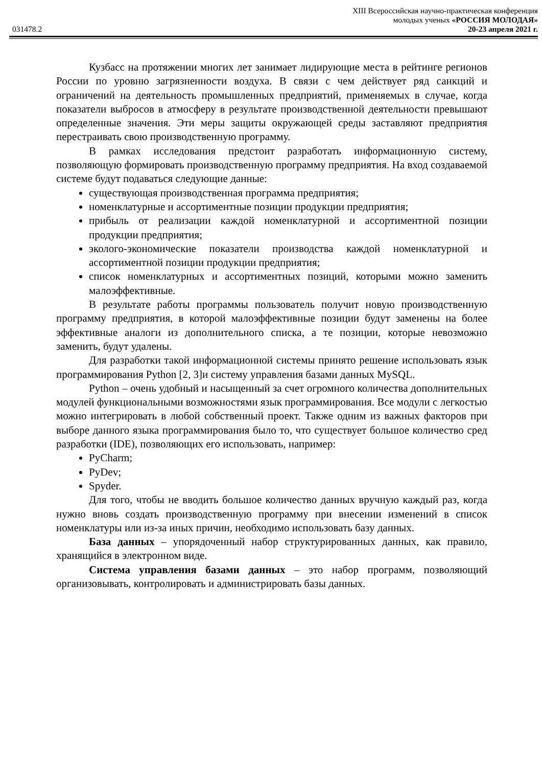XIII Всероссийская научно-практическая конференция
молодых ученых «РОССИЯ МОЛОДАЯ»
031478.2 20-23 апреля 2021 г.
Кузбасс на протяжении многих лет занимает лидирующие места в рейтинге регионов России по уровню загрязненности воздуха. В связи с чем действует ряд санкций и ограничений на деятельность промышленных предприятий, применяемых в случае, когда показатели выбросов в атмосферу в результате производственной деятельности превышают определенные значения. Эти меры защиты окружающей среды заставляют предприятия перестраивать свою производственную программу.
В рамках исследования предстоит разработать информационную систему, позволяющую формировать производственную программу предприятия. На вход создаваемой системе будут подаваться следующие данные:
существующая производственная программа предприятия;
номенклатурные и ассортиментные позиции продукции предприятия;
прибыль от реализации каждой номенклатурной и ассортиментной позиции продукции предприятия;
эколого-экономические показатели производства каждой номенклатурной и ассортиментной позиции продукции предприятия;
список номенклатурных и ассортиментных позиций, которыми можно заменить малоэффективные.
В результате работы программы пользователь получит новую производственную программу предприятия, в которой малоэффективные позиции будут заменены на более эффективные аналоги из дополнительного списка, а те позиции, которые невозможно заменить, будут удалены.
Для разработки такой информационной системы принято решение использовать язык программирования Python [2, 3]и систему управления базами данных MySQL.
Python – очень удобный и насыщенный за счет огромного количества дополнительных модулей функциональными возможностями язык программирования. Все модули с легкостью можно интегрировать в любой собственный проект. Также одним из важных факторов при выборе данного языка программирования было то, что существует большое количество сред разработки (IDE), позволяющих его использовать, например:
PyCharm;
PyDev;
Spyder.
Для того, чтобы не вводить большое количество данных вручную каждый раз, когда нужно вновь создать производственную программу при внесении изменений в список номенклатуры или из-за иных причин, необходимо использовать базу данных.
База данных – упорядоченный набор структурированных данных, как правило, хранящийся в электронном виде.
Система управления базами данных – это набор программ, позволяющий организовывать, контролировать и администрировать базы данных.